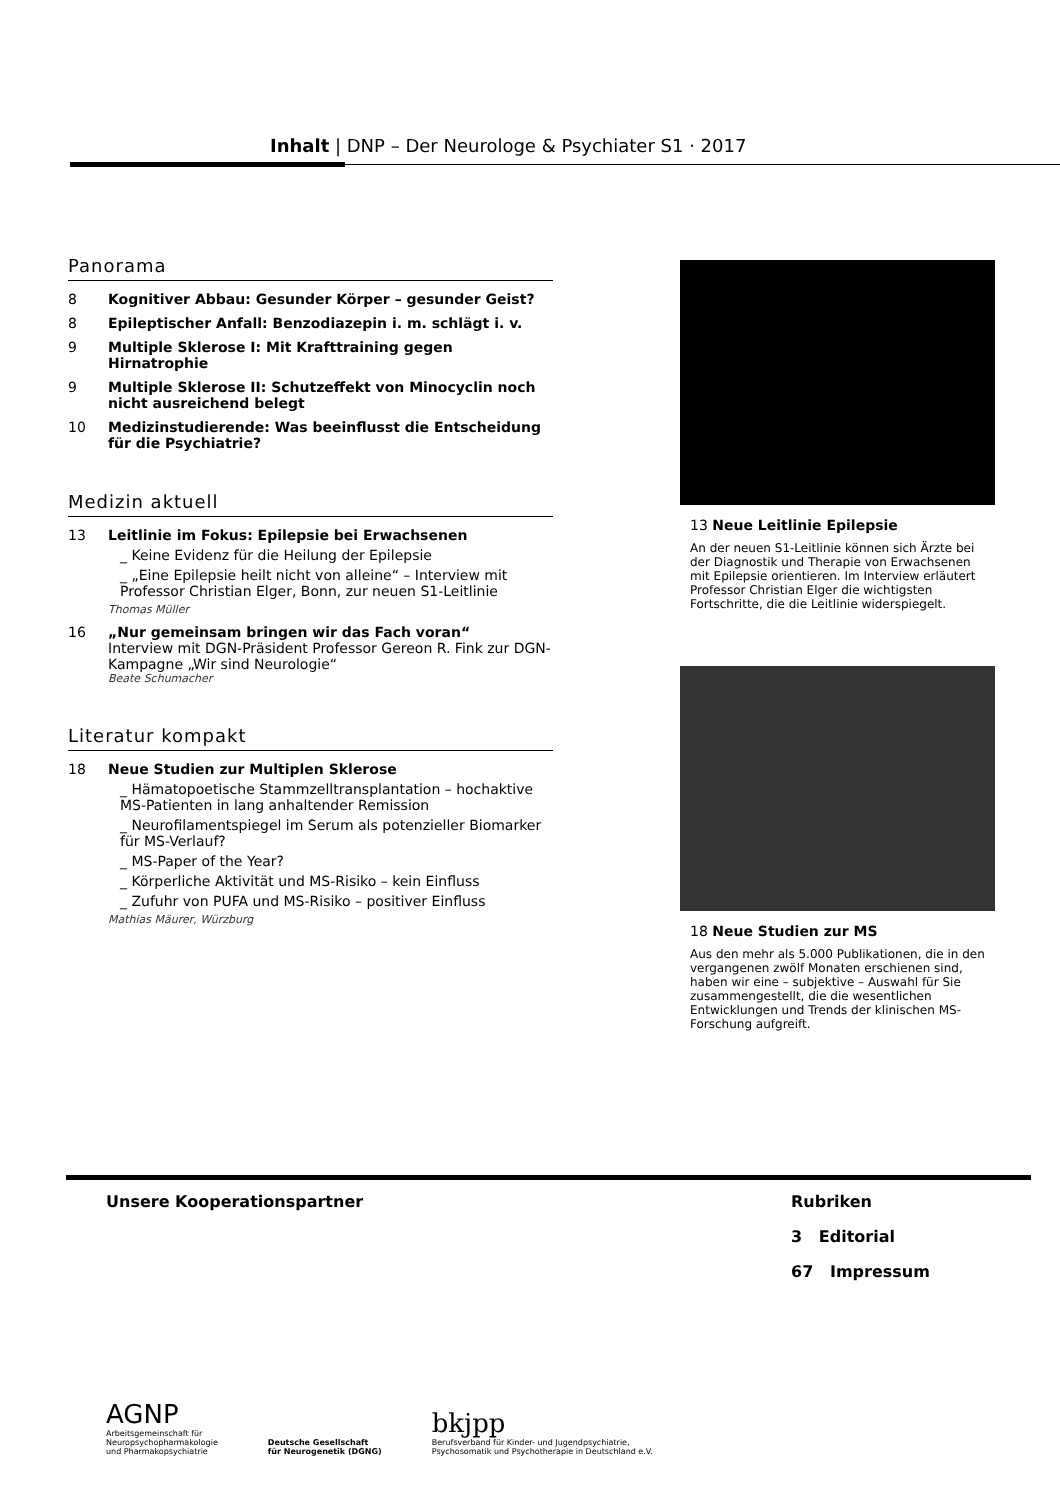Inhalt | DNP – Der Neurologe & Psychiater S1 · 2017
Panorama
8 Kognitiver Abbau: Gesunder Körper – gesunder Geist?
8 Epileptischer Anfall: Benzodiazepin i. m. schlägt i. v.
9 Multiple Sklerose I: Mit Krafttraining gegen Hirnatrophie
9 Multiple Sklerose II: Schutzeffekt von Minocyclin noch nicht ausreichend belegt
10 Medizinstudierende: Was beeinflusst die Entscheidung für die Psychiatrie?
Medizin aktuell
13 Leitlinie im Fokus: Epilepsie bei Erwachsenen
_ Keine Evidenz für die Heilung der Epilepsie
_ „Eine Epilepsie heilt nicht von alleine“ – Interview mit Professor Christian Elger, Bonn, zur neuen S1-Leitlinie
Thomas Müller
16 „Nur gemeinsam bringen wir das Fach voran“
Interview mit DGN-Präsident Professor Gereon R. Fink zur DGN-Kampagne „Wir sind Neurologie“
Beate Schumacher
Literatur kompakt
18 Neue Studien zur Multiplen Sklerose
_ Hämatopoetische Stammzelltransplantation – hochaktive MS-Patienten in lang anhaltender Remission
_ Neurofilamentspiegel im Serum als potenzieller Biomarker für MS-Verlauf?
_ MS-Paper of the Year?
_ Körperliche Aktivität und MS-Risiko – kein Einfluss
_ Zufuhr von PUFA und MS-Risiko – positiver Einfluss
Mathias Mäurer, Würzburg
13 Neue Leitlinie Epilepsie
An der neuen S1-Leitlinie können sich Ärzte bei der Diagnostik und Therapie von Erwachsenen mit Epilepsie orientieren. Im Interview erläutert Professor Christian Elger die wichtigsten Fortschritte, die die Leitlinie widerspiegelt.
18 Neue Studien zur MS
Aus den mehr als 5.000 Publikationen, die in den vergangenen zwölf Monaten erschienen sind, haben wir eine – subjektive – Auswahl für Sie zusammengestellt, die die wesentlichen Entwicklungen und Trends der klinischen MS-Forschung aufgreift.
Unsere Kooperationspartner Rubriken
3 Editorial
67 Impressum
AGNP
Arbeitsgemeinschaft für
Neuropsychopharmakologie
und Pharmakopsychiatrie
Deutsche Gesellschaft
für Neurogenetik (DGNG)
bkjpp
Berufsverband für Kinder- und Jugendpsychiatrie,
Psychosomatik und Psychotherapie in Deutschland e.V.